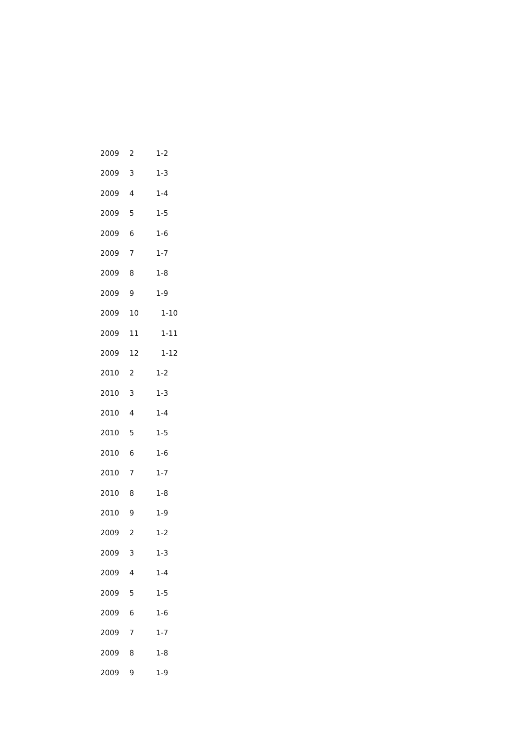2009 2 1-2
2009 3 1-3
2009 4 1-4
2009 5 1-5
2009 6 1-6
2009 7 1-7
2009 8 1-8
2009 9 1-9
2009 10 1-10
2009 11 1-11
2009 12 1-12
2010 2 1-2
2010 3 1-3
2010 4 1-4
2010 5 1-5
2010 6 1-6
2010 7 1-7
2010 8 1-8
2010 9 1-9
2009 2 1-2
2009 3 1-3
2009 4 1-4
2009 5 1-5
2009 6 1-6
2009 7 1-7
2009 8 1-8
2009 9 1-9